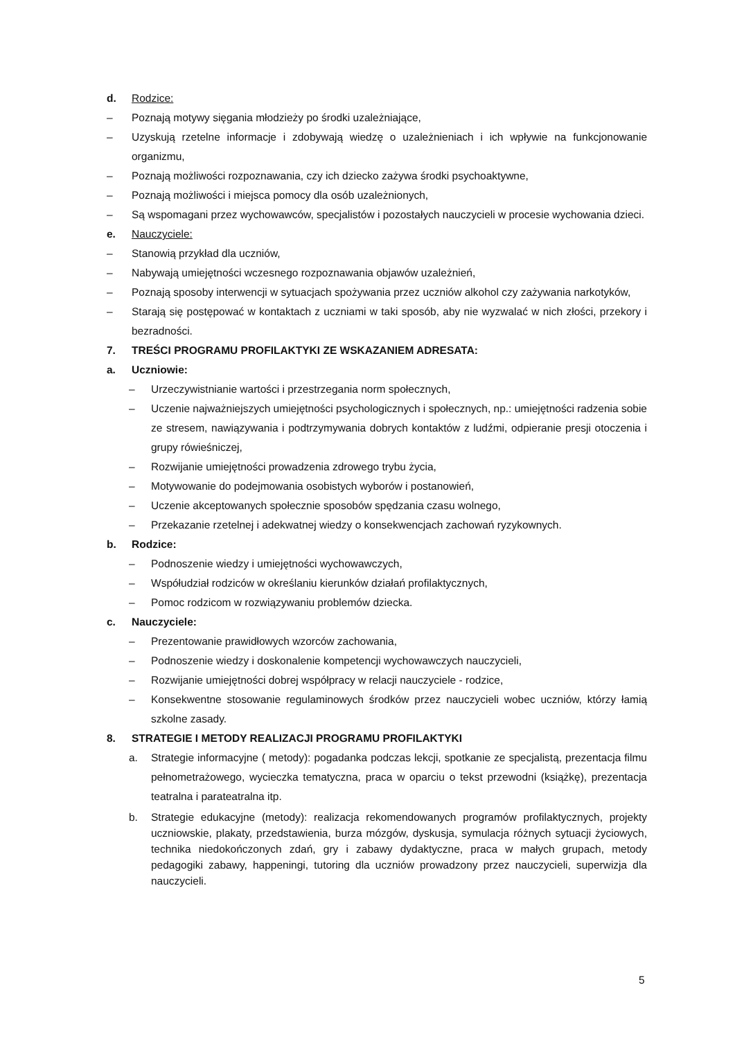d. Rodzice:
– Poznają motywy sięgania młodzieży po środki uzależniające,
– Uzyskują rzetelne informacje i zdobywają wiedzę o uzależnieniach i ich wpływie na funkcjonowanie organizmu,
– Poznają możliwości rozpoznawania, czy ich dziecko zażywa środki psychoaktywne,
– Poznają możliwości i miejsca pomocy dla osób uzależnionych,
– Są wspomagani przez wychowawców, specjalistów i pozostałych nauczycieli w procesie wychowania dzieci.
e. Nauczyciele:
– Stanowią przykład dla uczniów,
– Nabywają umiejętności wczesnego rozpoznawania objawów uzależnień,
– Poznają sposoby interwencji w sytuacjach spożywania przez uczniów alkohol czy zażywania narkotyków,
– Starają się postępować w kontaktach z uczniami w taki sposób, aby nie wyzwalać w nich złości, przekory i bezradności.
7. TREŚCI PROGRAMU PROFILAKTYKI ZE WSKAZANIEM ADRESATA:
a. Uczniowie:
– Urzeczywistnianie wartości i przestrzegania norm społecznych,
– Uczenie najważniejszych umiejętności psychologicznych i społecznych, np.: umiejętności radzenia sobie ze stresem, nawiązywania i podtrzymywania dobrych kontaktów z ludźmi, odpieranie presji otoczenia i grupy rówieśniczej,
– Rozwijanie umiejętności prowadzenia zdrowego trybu życia,
– Motywowanie do podejmowania osobistych wyborów i postanowień,
– Uczenie akceptowanych społecznie sposobów spędzania czasu wolnego,
– Przekazanie rzetelnej i adekwatnej wiedzy o konsekwencjach zachowań ryzykownych.
b. Rodzice:
– Podnoszenie wiedzy i umiejętności wychowawczych,
– Współudział rodziców w określaniu kierunków działań profilaktycznych,
– Pomoc rodzicom w rozwiązywaniu problemów dziecka.
c. Nauczyciele:
– Prezentowanie prawidłowych wzorców zachowania,
– Podnoszenie wiedzy i doskonalenie kompetencji wychowawczych nauczycieli,
– Rozwijanie umiejętności dobrej współpracy w relacji nauczyciele - rodzice,
– Konsekwentne stosowanie regulaminowych środków przez nauczycieli wobec uczniów, którzy łamią szkolne zasady.
8. STRATEGIE I METODY REALIZACJI PROGRAMU PROFILAKTYKI
a. Strategie informacyjne ( metody): pogadanka podczas lekcji, spotkanie ze specjalistą, prezentacja filmu pełnometrażowego, wycieczka tematyczna, praca w oparciu o tekst przewodni (książkę), prezentacja teatralna i parateatralna itp.
b. Strategie edukacyjne (metody): realizacja rekomendowanych programów profilaktycznych, projekty uczniowskie, plakaty, przedstawienia, burza mózgów, dyskusja, symulacja różnych sytuacji życiowych, technika niedokończonych zdań, gry i zabawy dydaktyczne, praca w małych grupach, metody pedagogiki zabawy, happeningi, tutoring dla uczniów prowadzony przez nauczycieli, superwizja dla nauczycieli.
5